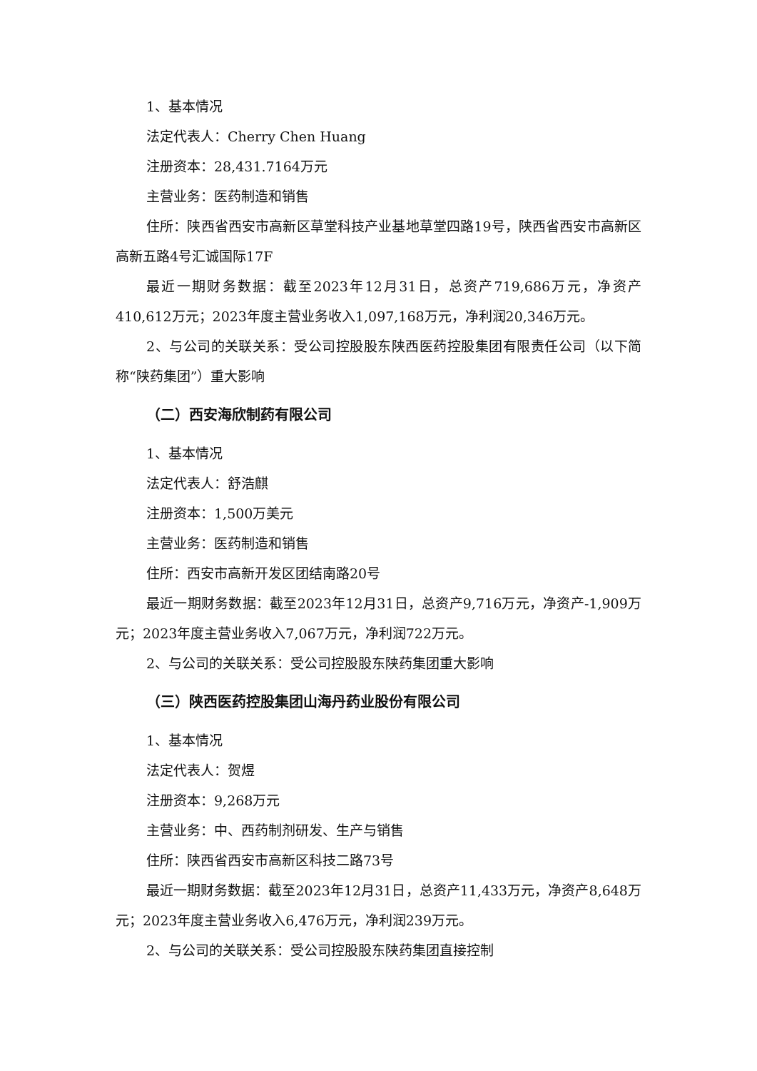1、基本情况
法定代表人：Cherry Chen Huang
注册资本：28,431.7164万元
主营业务：医药制造和销售
住所：陕西省西安市高新区草堂科技产业基地草堂四路19号，陕西省西安市高新区高新五路4号汇诚国际17F
最近一期财务数据：截至2023年12月31日，总资产719,686万元，净资产410,612万元；2023年度主营业务收入1,097,168万元，净利润20,346万元。
2、与公司的关联关系：受公司控股股东陕西医药控股集团有限责任公司（以下简称“陕药集团”）重大影响
（二）西安海欣制药有限公司
1、基本情况
法定代表人：舒浩麒
注册资本：1,500万美元
主营业务：医药制造和销售
住所：西安市高新开发区团结南路20号
最近一期财务数据：截至2023年12月31日，总资产9,716万元，净资产-1,909万元；2023年度主营业务收入7,067万元，净利润722万元。
2、与公司的关联关系：受公司控股股东陕药集团重大影响
（三）陕西医药控股集团山海丹药业股份有限公司
1、基本情况
法定代表人：贺煜
注册资本：9,268万元
主营业务：中、西药制剂研发、生产与销售
住所：陕西省西安市高新区科技二路73号
最近一期财务数据：截至2023年12月31日，总资产11,433万元，净资产8,648万元；2023年度主营业务收入6,476万元，净利润239万元。
2、与公司的关联关系：受公司控股股东陕药集团直接控制